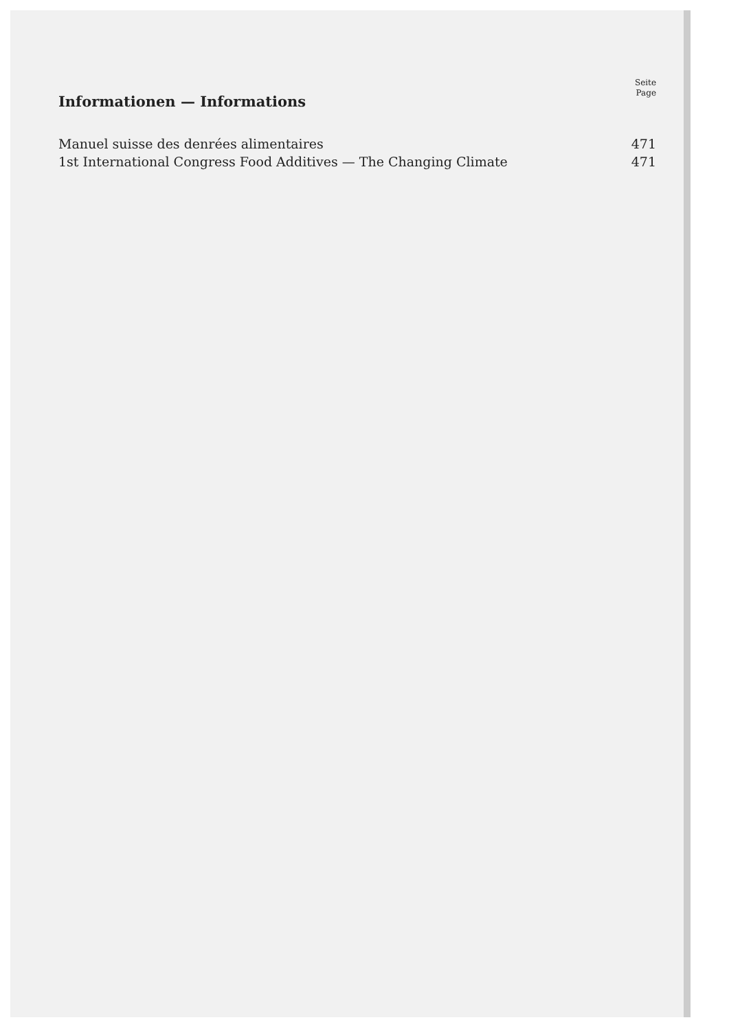Seite
Page
Informationen — Informations
Manuel suisse des denrées alimentaires 471
1st International Congress Food Additives — The Changing Climate 471